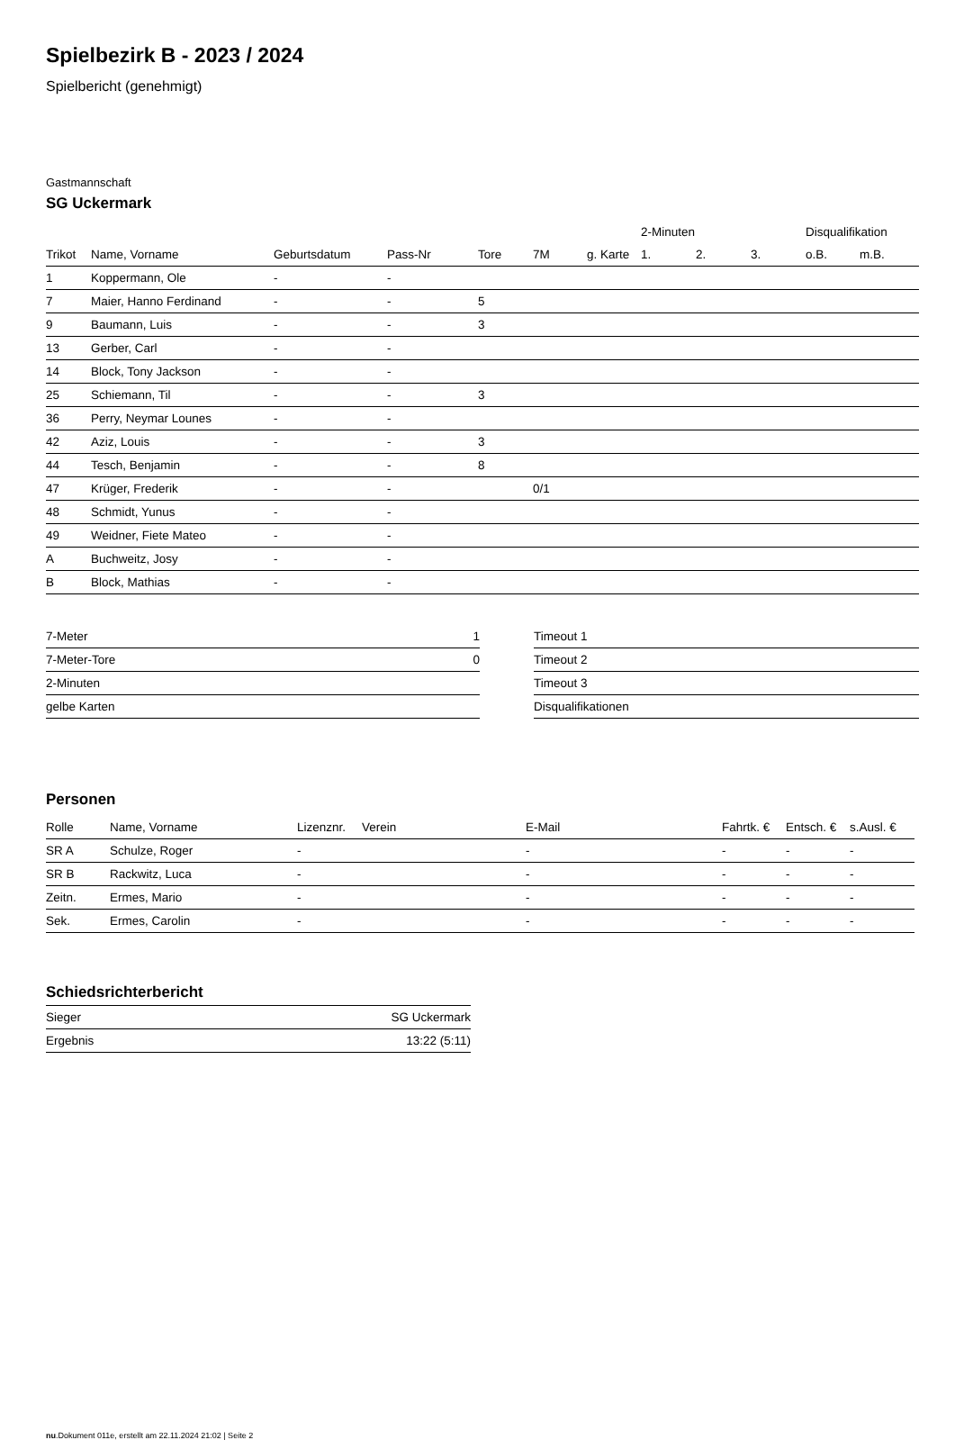Spielbezirk B - 2023 / 2024
Spielbericht (genehmigt)
Gastmannschaft
SG Uckermark
| | | | | | | | 2-Minuten | | | Disqualifikation | |
| --- | --- | --- | --- | --- | --- | --- | --- | --- | --- | --- | --- |
| Trikot | Name, Vorname | Geburtsdatum | Pass-Nr | Tore | 7M | g. Karte | 1. | 2. | 3. | o.B. | m.B. |
| 1 | Koppermann, Ole | - | - | | | | | | | | |
| 7 | Maier, Hanno Ferdinand | - | - | 5 | | | | | | | |
| 9 | Baumann, Luis | - | - | 3 | | | | | | | |
| 13 | Gerber, Carl | - | - | | | | | | | | |
| 14 | Block, Tony Jackson | - | - | | | | | | | | |
| 25 | Schiemann, Til | - | - | 3 | | | | | | | |
| 36 | Perry, Neymar Lounes | - | - | | | | | | | | |
| 42 | Aziz, Louis | - | - | 3 | | | | | | | |
| 44 | Tesch, Benjamin | - | - | 8 | | | | | | | |
| 47 | Krüger, Frederik | - | - | | 0/1 | | | | | | |
| 48 | Schmidt, Yunus | - | - | | | | | | | | |
| 49 | Weidner, Fiete Mateo | - | - | | | | | | | | |
| A | Buchweitz, Josy | - | - | | | | | | | | |
| B | Block, Mathias | - | - | | | | | | | | |
| 7-Meter | 1 |
| 7-Meter-Tore | 0 |
| 2-Minuten | |
| gelbe Karten | |
| Timeout 1 |
| Timeout 2 |
| Timeout 3 |
| Disqualifikationen |
Personen
| Rolle | Name, Vorname | Lizenznr. | Verein | E-Mail | Fahrtk. € | Entsch. € | s.Ausl. € |
| --- | --- | --- | --- | --- | --- | --- | --- |
| SR A | Schulze, Roger | - | | - | - | - | - |
| SR B | Rackwitz, Luca | - | | - | - | - | - |
| Zeitn. | Ermes, Mario | - | | - | - | - | - |
| Sek. | Ermes, Carolin | - | | - | - | - | - |
Schiedsrichterbericht
| Sieger | SG Uckermark |
| Ergebnis | 13:22 (5:11) |
nu.Dokument 011e, erstellt am 22.11.2024 21:02 | Seite 2